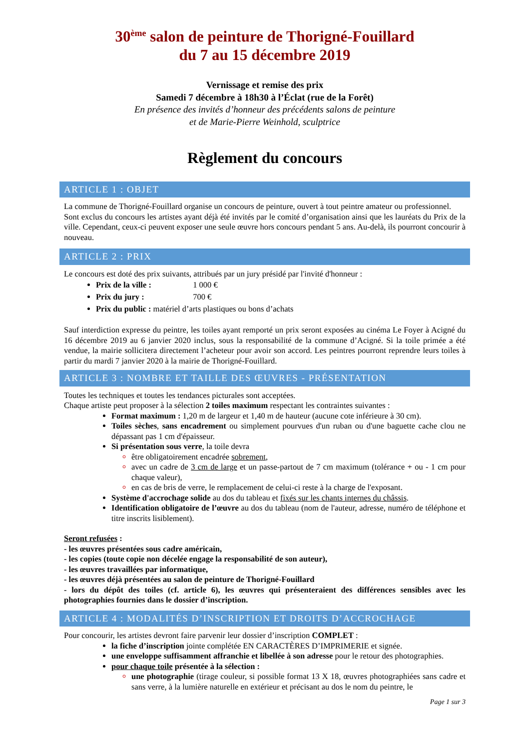30<sup>ème</sup> salon de peinture de Thorigné-Fouillard
du 7 au 15 décembre 2019
Vernissage et remise des prix
Samedi 7 décembre à 18h30 à l’Éclat (rue de la Forêt)
En présence des invités d’honneur des précédents salons de peinture
et de Marie-Pierre Weinhold, sculptrice
Règlement du concours
ARTICLE 1 : OBJET
La commune de Thorigné-Fouillard organise un concours de peinture, ouvert à tout peintre amateur ou professionnel.
Sont exclus du concours les artistes ayant déjà été invités par le comité d’organisation ainsi que les lauréats du Prix de la ville. Cependant, ceux-ci peuvent exposer une seule œuvre hors concours pendant 5 ans. Au-delà, ils pourront concourir à nouveau.
ARTICLE 2 : PRIX
Le concours est doté des prix suivants, attribués par un jury présidé par l'invité d'honneur :
Prix de la ville : 1 000 €
Prix du jury : 700 €
Prix du public : matériel d’arts plastiques ou bons d’achats
Sauf interdiction expresse du peintre, les toiles ayant remporté un prix seront exposées au cinéma Le Foyer à Acigné du 16 décembre 2019 au 6 janvier 2020 inclus, sous la responsabilité de la commune d’Acigné. Si la toile primée a été vendue, la mairie sollicitera directement l’acheteur pour avoir son accord. Les peintres pourront reprendre leurs toiles à partir du mardi 7 janvier 2020 à la mairie de Thorigné-Fouillard.
ARTICLE 3 : NOMBRE ET TAILLE DES ŒUVRES - PRÉSENTATION
Toutes les techniques et toutes les tendances picturales sont acceptées.
Chaque artiste peut proposer à la sélection 2 toiles maximum respectant les contraintes suivantes :
Format maximum : 1,20 m de largeur et 1,40 m de hauteur (aucune cote inférieure à 30 cm).
Toiles sèches, sans encadrement ou simplement pourvues d'un ruban ou d'une baguette cache clou ne dépassant pas 1 cm d'épaisseur.
Si présentation sous verre, la toile devra
être obligatoirement encadrée sobrement,
avec un cadre de 3 cm de large et un passe-partout de 7 cm maximum (tolérance + ou - 1 cm pour chaque valeur),
en cas de bris de verre, le remplacement de celui-ci reste à la charge de l'exposant.
Système d'accrochage solide au dos du tableau et fixés sur les chants internes du châssis.
Identification obligatoire de l’œuvre au dos du tableau (nom de l'auteur, adresse, numéro de téléphone et titre inscrits lisiblement).
Seront refusées :
- les œuvres présentées sous cadre américain,
- les copies (toute copie non décelée engage la responsabilité de son auteur),
- les œuvres travaillées par informatique,
- les œuvres déjà présentées au salon de peinture de Thorigné-Fouillard
- lors du dépôt des toiles (cf. article 6), les œuvres qui présenteraient des différences sensibles avec les photographies fournies dans le dossier d’inscription.
ARTICLE 4 : MODALITÉS D’INSCRIPTION ET DROITS D’ACCROCHAGE
Pour concourir, les artistes devront faire parvenir leur dossier d’inscription COMPLET :
la fiche d’inscription jointe complétée EN CARACTÈRES D’IMPRIMERIE et signée.
une enveloppe suffisamment affranchie et libellée à son adresse pour le retour des photographies.
pour chaque toile présentée à la sélection :
une photographie (tirage couleur, si possible format 13 X 18, œuvres photographiées sans cadre et sans verre, à la lumière naturelle en extérieur et précisant au dos le nom du peintre, le
Page 1 sur 3